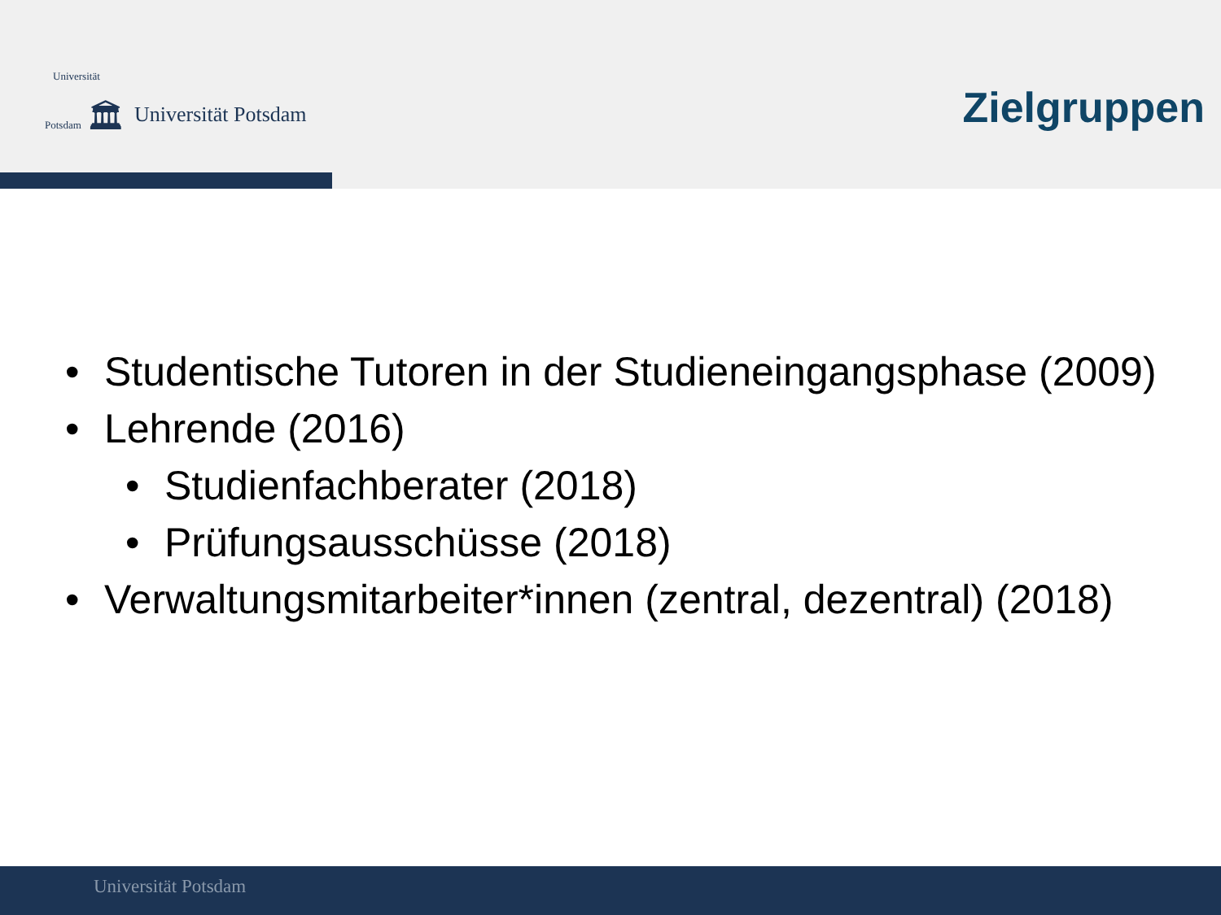Universität
Potsdam 🏛
Universität Potsdam
Zielgruppen
• Studentische Tutoren in der Studieneingangsphase (2009)
• Lehrende (2016)
• Studienfachberater (2018)
• Prüfungsausschüsse (2018)
• Verwaltungsmitarbeiter*innen (zentral, dezentral) (2018)
Universität Potsdam